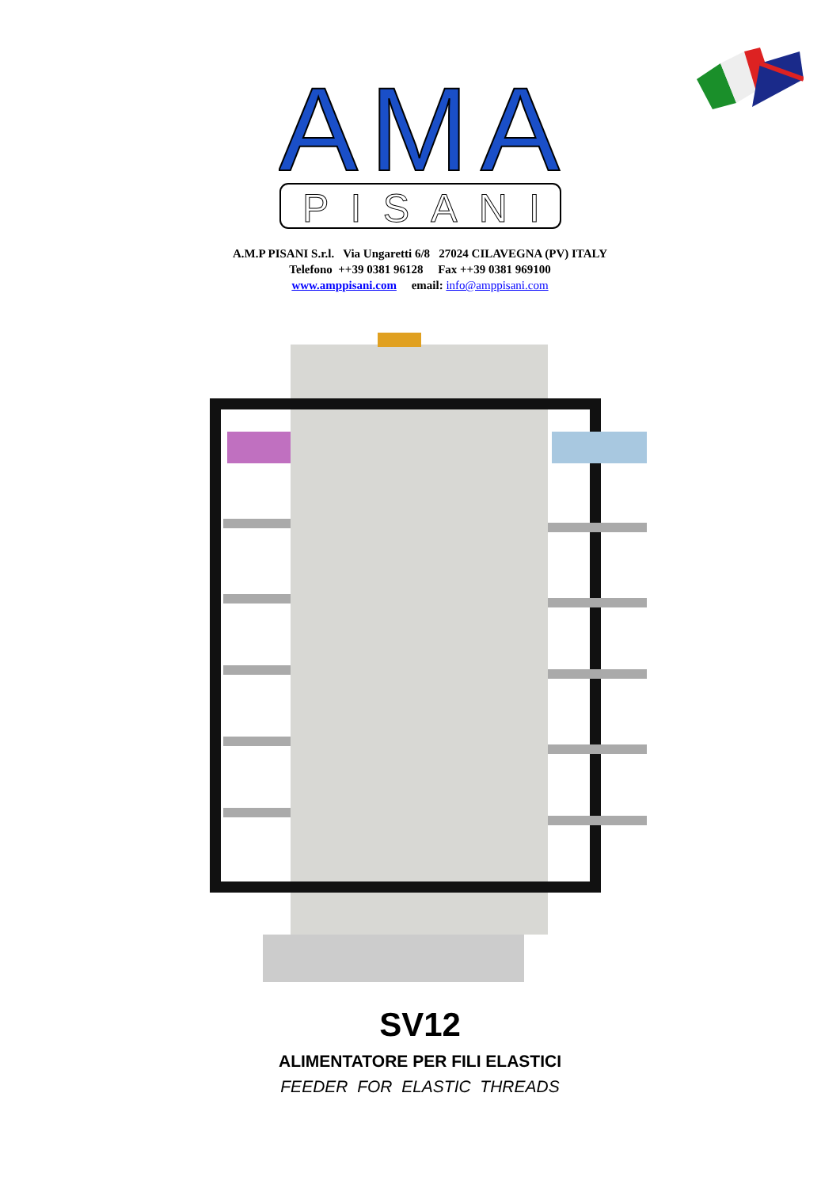AMA
PISANI
A.M.P PISANI S.r.l. Via Ungaretti 6/8 27024 CILAVEGNA (PV) ITALY
Telefono ++39 0381 96128 Fax ++39 0381 969100
www.amppisani.com email: info@amppisani.com
SV12
ALIMENTATORE PER FILI ELASTICI
FEEDER FOR ELASTIC THREADS